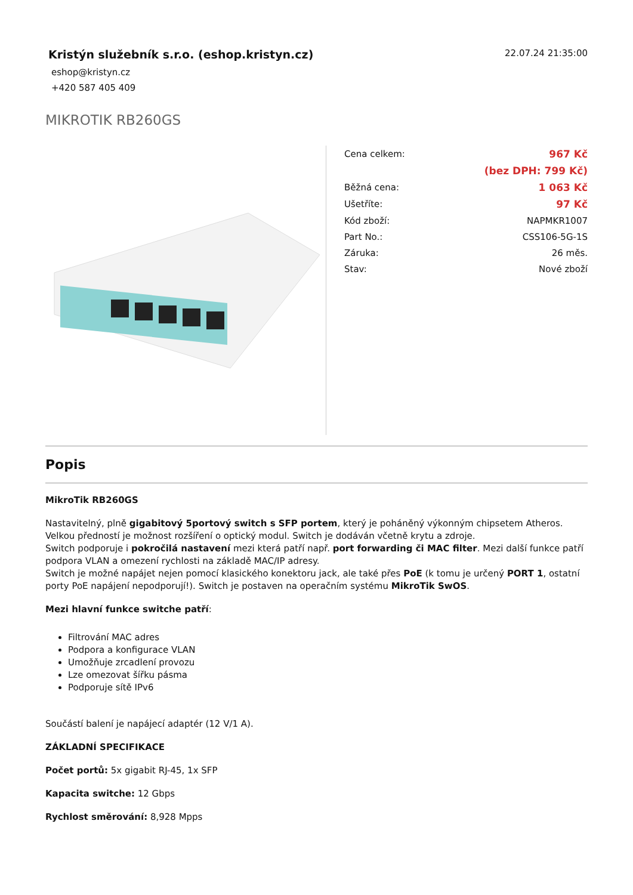Kristýn služebník s.r.o. (eshop.kristyn.cz)
eshop@kristyn.cz
+420 587 405 409
22.07.24 21:35:00
MIKROTIK RB260GS
| Cena celkem: | 967 Kč |
| | (bez DPH: 799 Kč) |
| Běžná cena: | 1 063 Kč |
| Ušetříte: | 97 Kč |
| Kód zboží: | NAPMKR1007 |
| Part No.: | CSS106-5G-1S |
| Záruka: | 26 měs. |
| Stav: | Nové zboží |
Popis
MikroTik RB260GS
Nastavitelný, plně gigabitový 5portový switch s SFP portem, který je poháněný výkonným chipsetem Atheros. Velkou předností je možnost rozšíření o optický modul. Switch je dodáván včetně krytu a zdroje.
Switch podporuje i pokročilá nastavení mezi která patří např. port forwarding či MAC filter. Mezi další funkce patří podpora VLAN a omezení rychlosti na základě MAC/IP adresy.
Switch je možné napájet nejen pomocí klasického konektoru jack, ale také přes PoE (k tomu je určený PORT 1, ostatní porty PoE napájení nepodporují!). Switch je postaven na operačním systému MikroTik SwOS.
Mezi hlavní funkce switche patří:
Filtrování MAC adres
Podpora a konfigurace VLAN
Umožňuje zrcadlení provozu
Lze omezovat šířku pásma
Podporuje sítě IPv6
Součástí balení je napájecí adaptér (12 V/1 A).
ZÁKLADNÍ SPECIFIKACE
Počet portů: 5x gigabit RJ-45, 1x SFP
Kapacita switche: 12 Gbps
Rychlost směrování: 8,928 Mpps